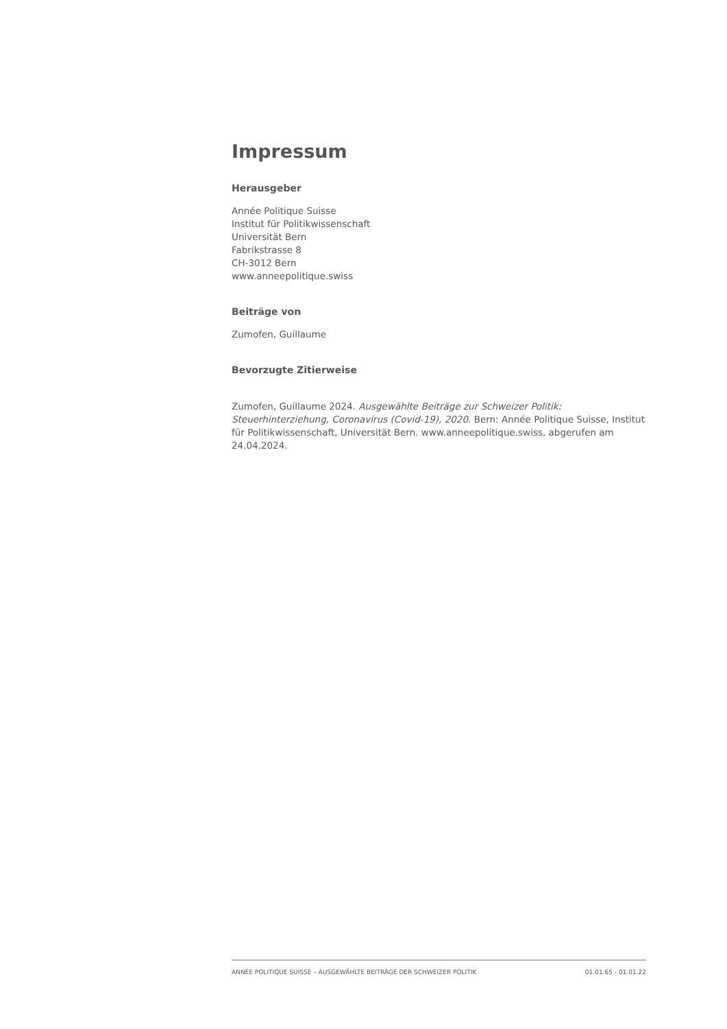Impressum
Herausgeber
Année Politique Suisse
Institut für Politikwissenschaft
Universität Bern
Fabrikstrasse 8
CH-3012 Bern
www.anneepolitique.swiss
Beiträge von
Zumofen, Guillaume
Bevorzugte Zitierweise
Zumofen, Guillaume 2024. Ausgewählte Beiträge zur Schweizer Politik: Steuerhinterziehung, Coronavirus (Covid-19), 2020. Bern: Année Politique Suisse, Institut für Politikwissenschaft, Universität Bern. www.anneepolitique.swiss, abgerufen am 24.04.2024.
ANNÉE POLITIQUE SUISSE – AUSGEWÄHLTE BEITRÄGE DER SCHWEIZER POLITIK 01.01.65 - 01.01.22